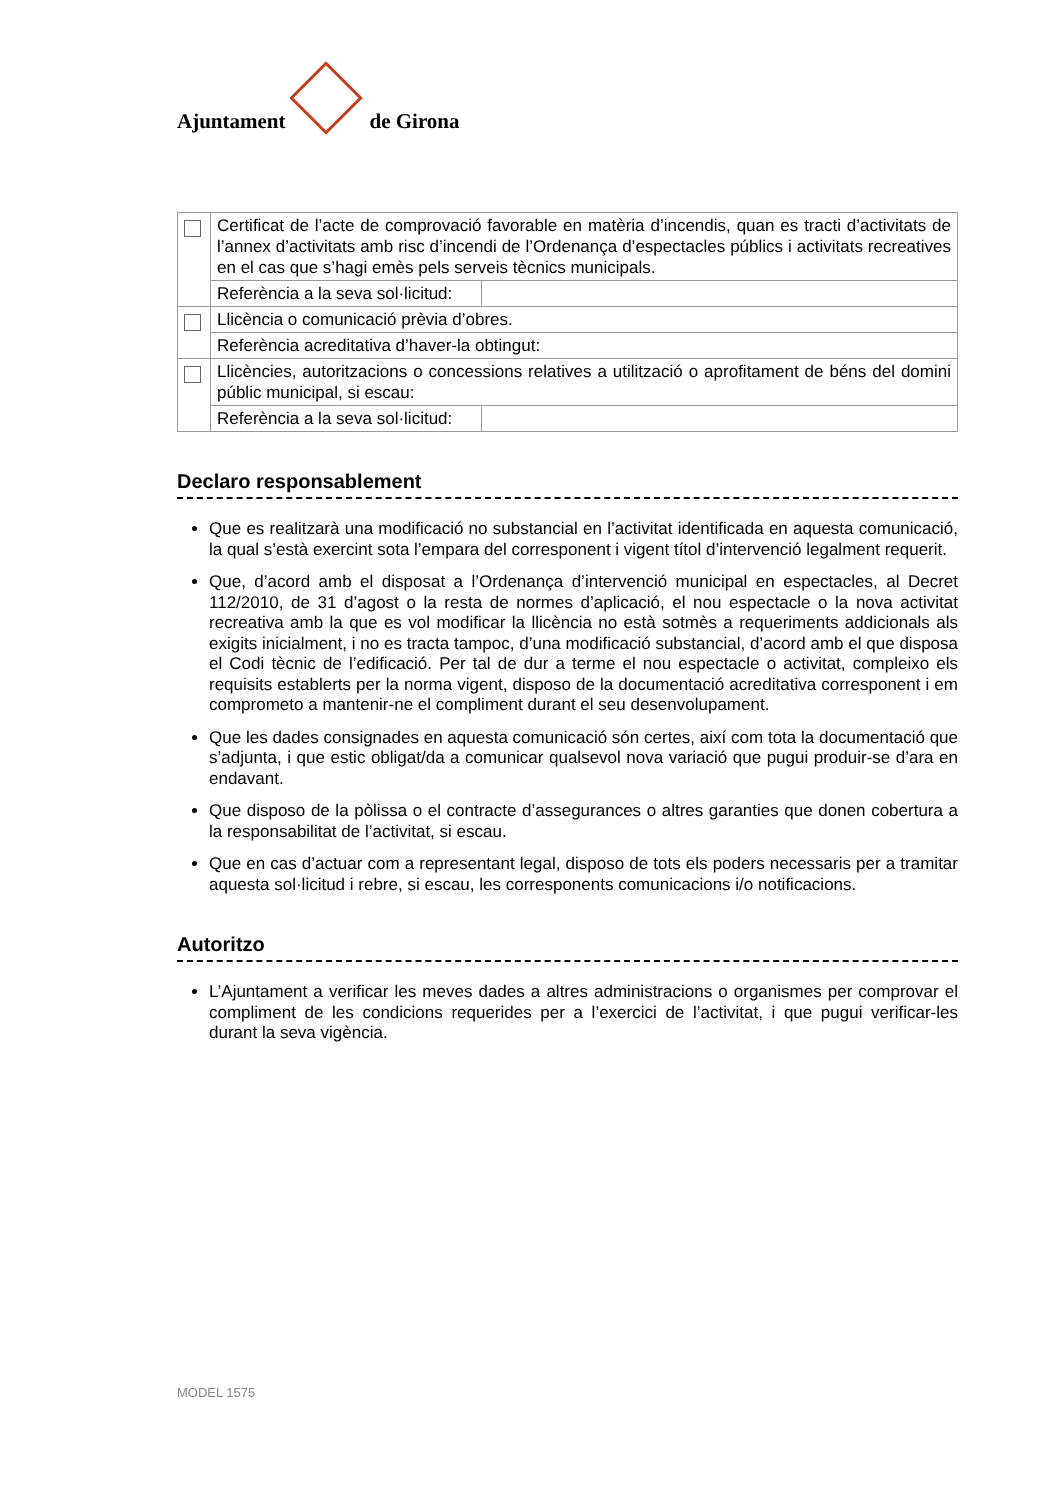Ajuntament
de Girona
| | Certificat de l’acte de comprovació favorable en matèria d’incendis, quan es tracti d’activitats de l’annex d’activitats amb risc d’incendi de l’Ordenança d’espectacles públics i activitats recreatives en el cas que s’hagi emès pels serveis tècnics municipals. | |
| | Referència a la seva sol·licitud: | |
| | Llicència o comunicació prèvia d’obres. | |
| | Referència acreditativa d’haver-la obtingut: | |
| | Llicències, autoritzacions o concessions relatives a utilització o aprofitament de béns del domini públic municipal, si escau: | |
| | Referència a la seva sol·licitud: | |
Declaro responsablement
Que es realitzarà una modificació no substancial en l’activitat identificada en aquesta comunicació, la qual s’està exercint sota l’empara del corresponent i vigent títol d’intervenció legalment requerit.
Que, d’acord amb el disposat a l’Ordenança d’intervenció municipal en espectacles, al Decret 112/2010, de 31 d’agost o la resta de normes d’aplicació, el nou espectacle o la nova activitat recreativa amb la que es vol modificar la llicència no està sotmès a requeriments addicionals als exigits inicialment, i no es tracta tampoc, d’una modificació substancial, d’acord amb el que disposa el Codi tècnic de l’edificació. Per tal de dur a terme el nou espectacle o activitat, compleixo els requisits establerts per la norma vigent, disposo de la documentació acreditativa corresponent i em comprometo a mantenir-ne el compliment durant el seu desenvolupament.
Que les dades consignades en aquesta comunicació són certes, així com tota la documentació que s’adjunta, i que estic obligat/da a comunicar qualsevol nova variació que pugui produir-se d’ara en endavant.
Que disposo de la pòlissa o el contracte d’assegurances o altres garanties que donen cobertura a la responsabilitat de l’activitat, si escau.
Que en cas d’actuar com a representant legal, disposo de tots els poders necessaris per a tramitar aquesta sol·licitud i rebre, si escau, les corresponents comunicacions i/o notificacions.
Autoritzo
L’Ajuntament a verificar les meves dades a altres administracions o organismes per comprovar el compliment de les condicions requerides per a l’exercici de l’activitat, i que pugui verificar-les durant la seva vigència.
MODEL 1575